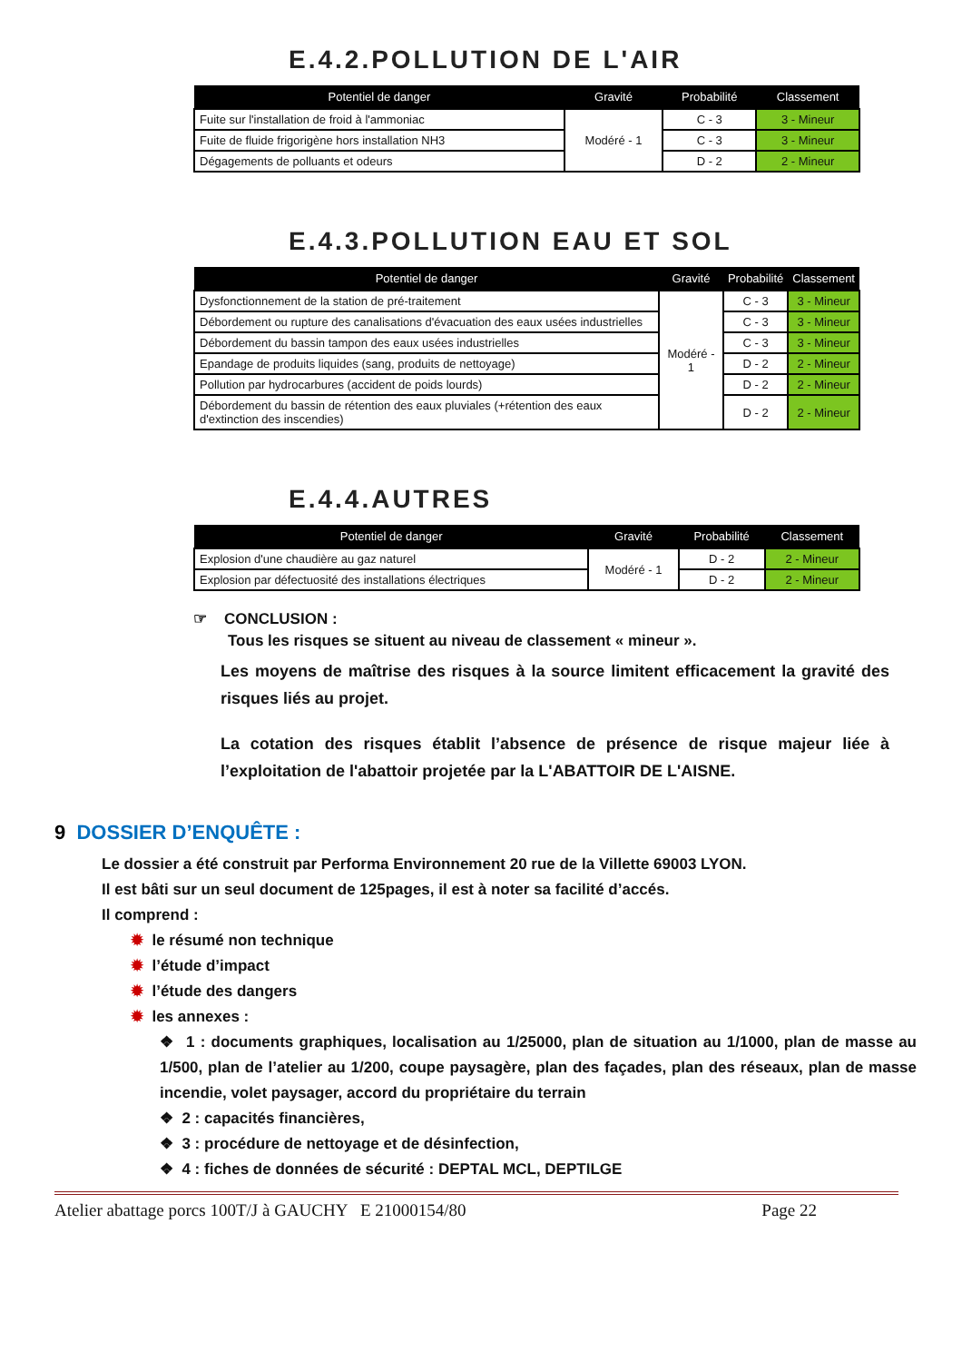E.4.2.POLLUTION DE L'AIR
| Potentiel de danger | Gravité | Probabilité | Classement |
| --- | --- | --- | --- |
| Fuite sur l'installation de froid à l'ammoniac | Modéré - 1 | C - 3 | 3 - Mineur |
| Fuite de fluide frigorigène hors installation NH3 | | C - 3 | 3 - Mineur |
| Dégagements de polluants et odeurs | | D - 2 | 2 - Mineur |
E.4.3.POLLUTION EAU ET SOL
| Potentiel de danger | Gravité | Probabilité | Classement |
| --- | --- | --- | --- |
| Dysfonctionnement de la station de pré-traitement | Modéré - 1 | C - 3 | 3 - Mineur |
| Débordement ou rupture des canalisations d'évacuation des eaux usées industrielles | | C - 3 | 3 - Mineur |
| Débordement du bassin tampon des eaux usées industrielles | | C - 3 | 3 - Mineur |
| Epandage de produits liquides (sang, produits de nettoyage) | | D - 2 | 2 - Mineur |
| Pollution par hydrocarbures (accident de poids lourds) | | D - 2 | 2 - Mineur |
| Débordement du bassin de rétention des eaux pluviales (+rétention des eaux d'extinction des inscendies) | | D - 2 | 2 - Mineur |
E.4.4.AUTRES
| Potentiel de danger | Gravité | Probabilité | Classement |
| --- | --- | --- | --- |
| Explosion d'une chaudière au gaz naturel | Modéré - 1 | D - 2 | 2 - Mineur |
| Explosion par défectuosité des installations électriques | | D - 2 | 2 - Mineur |
☞ CONCLUSION :
Tous les risques se situent au niveau de classement « mineur ».
Les moyens de maîtrise des risques à la source limitent efficacement la gravité des risques liés au projet.
La cotation des risques établit l’absence de présence de risque majeur liée à l’exploitation de l'abattoir projetée par la L'ABATTOIR DE L'AISNE.
9 DOSSIER D’ENQUÊTE :
Le dossier a été construit par Performa Environnement 20 rue de la Villette 69003 LYON.
Il est bâti sur un seul document de 125pages, il est à noter sa facilité d’accés.
Il comprend :
✹ le résumé non technique
✹ l’étude d’impact
✹ l’étude des dangers
✹ les annexes :
❖ 1 : documents graphiques, localisation au 1/25000, plan de situation au 1/1000, plan de masse au 1/500, plan de l’atelier au 1/200, coupe paysagère, plan des façades, plan des réseaux, plan de masse incendie, volet paysager, accord du propriétaire du terrain
❖ 2 : capacités financières,
❖ 3 : procédure de nettoyage et de désinfection,
❖ 4 : fiches de données de sécurité : DEPTAL MCL, DEPTILGE
Atelier abattage porcs 100T/J à GAUCHY E 21000154/80 Page 22